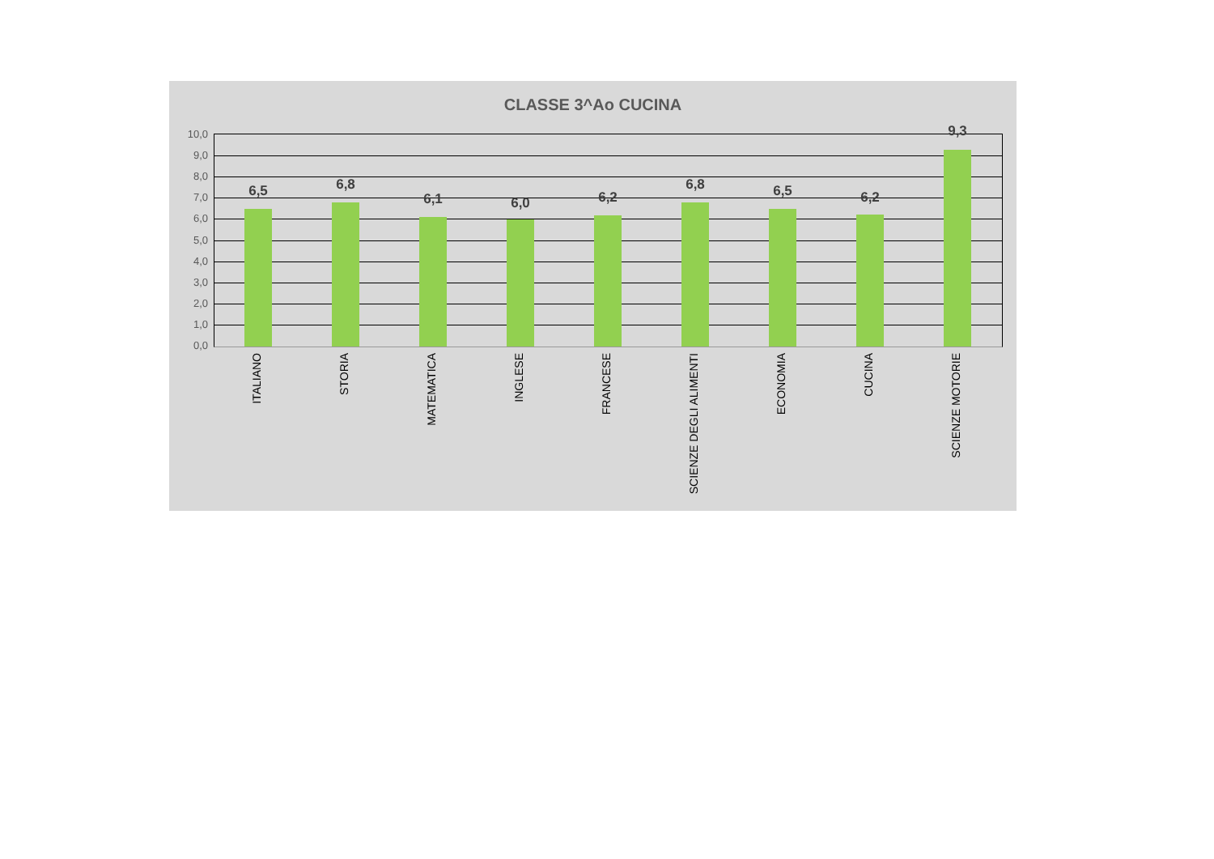CLASSE 3^Ao CUCINA
10,0
9,0
8,0
7,0
6,0
5,0
4,0
3,0
2,0
1,0
0,0
6,5 6,8
6,1 6,0 6,2
6,8 6,5 6,2
9,3
ITALIANO
STORIA
MATEMATICA
INGLESE
FRANCESE
SCIENZE DEGLI ALIMENTI
ECONOMIA
CUCINA
SCIENZE MOTORIE